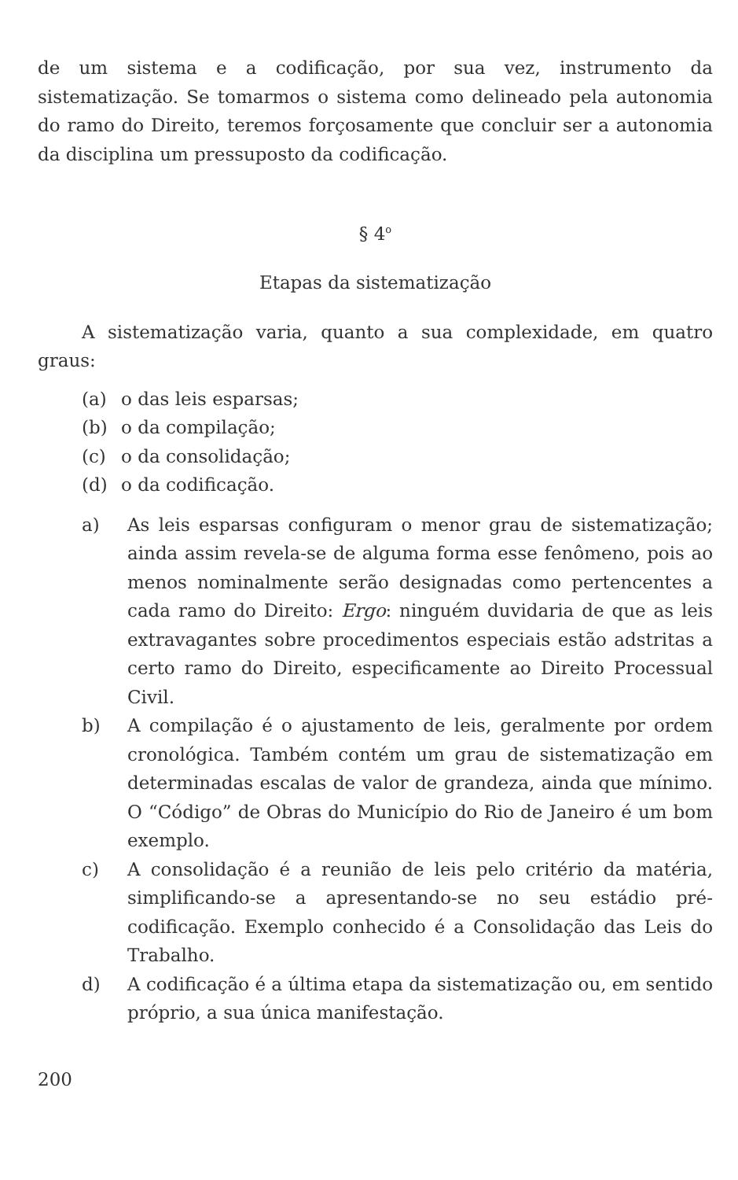de um sistema e a codificação, por sua vez, instrumento da sistematização. Se tomarmos o sistema como delineado pela autonomia do ramo do Direito, teremos forçosamente que concluir ser a autonomia da disciplina um pressuposto da codificação.
§ 4<sup>o</sup>
Etapas da sistematização
A sistematização varia, quanto a sua complexidade, em quatro graus:
(a) o das leis esparsas;
(b) o da compilação;
(c) o da consolidação;
(d) o da codificação.
a) As leis esparsas configuram o menor grau de sistematização; ainda assim revela-se de alguma forma esse fenômeno, pois ao menos nominalmente serão designadas como pertencentes a cada ramo do Direito: Ergo: ninguém duvidaria de que as leis extravagantes sobre procedimentos especiais estão adstritas a certo ramo do Direito, especificamente ao Direito Processual Civil.
b) A compilação é o ajustamento de leis, geralmente por ordem cronológica. Também contém um grau de sistematização em determinadas escalas de valor de grandeza, ainda que mínimo. O “Código” de Obras do Município do Rio de Janeiro é um bom exemplo.
c) A consolidação é a reunião de leis pelo critério da matéria, simplificando-se a apresentando-se no seu estádio pré-codificação. Exemplo conhecido é a Consolidação das Leis do Trabalho.
d) A codificação é a última etapa da sistematização ou, em sentido próprio, a sua única manifestação.
200